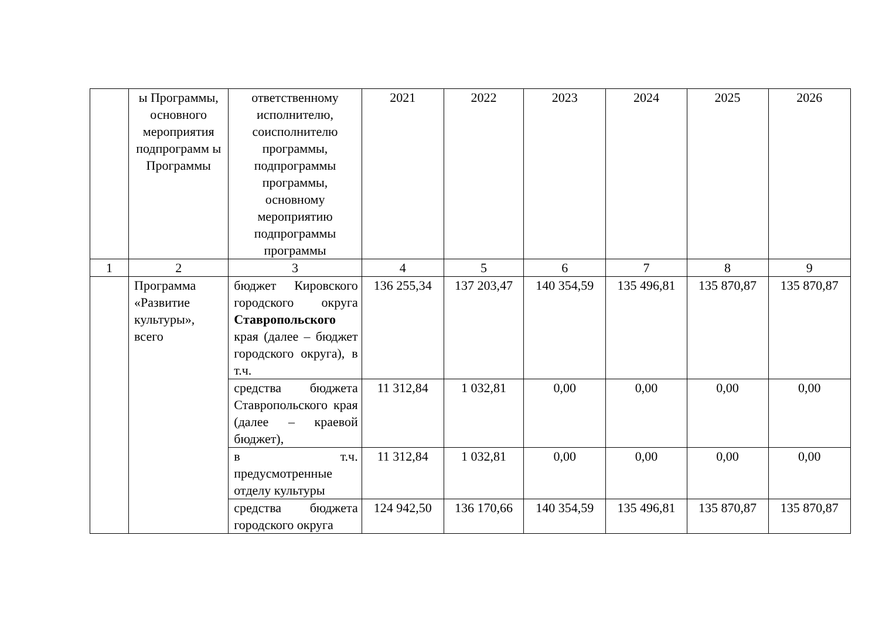| | ы Программы, основного мероприятия подпрограмм ы Программы | ответственному исполнителю, соисполнителю программы, подпрограммы программы, основному мероприятию подпрограммы программы | 2021 | 2022 | 2023 | 2024 | 2025 | 2026 |
| 1 | 2 | 3 | 4 | 5 | 6 | 7 | 8 | 9 |
| | Программа «Развитие культуры», всего | бюджет Кировского городского округа Ставропольского края (далее – бюджет городского округа), в т.ч. | 136 255,34 | 137 203,47 | 140 354,59 | 135 496,81 | 135 870,87 | 135 870,87 |
| | | средства бюджета Ставропольского края (далее – краевой бюджет), | 11 312,84 | 1 032,81 | 0,00 | 0,00 | 0,00 | 0,00 |
| | | в т.ч. предусмотренные отделу культуры | 11 312,84 | 1 032,81 | 0,00 | 0,00 | 0,00 | 0,00 |
| | | средства бюджета городского округа | 124 942,50 | 136 170,66 | 140 354,59 | 135 496,81 | 135 870,87 | 135 870,87 |